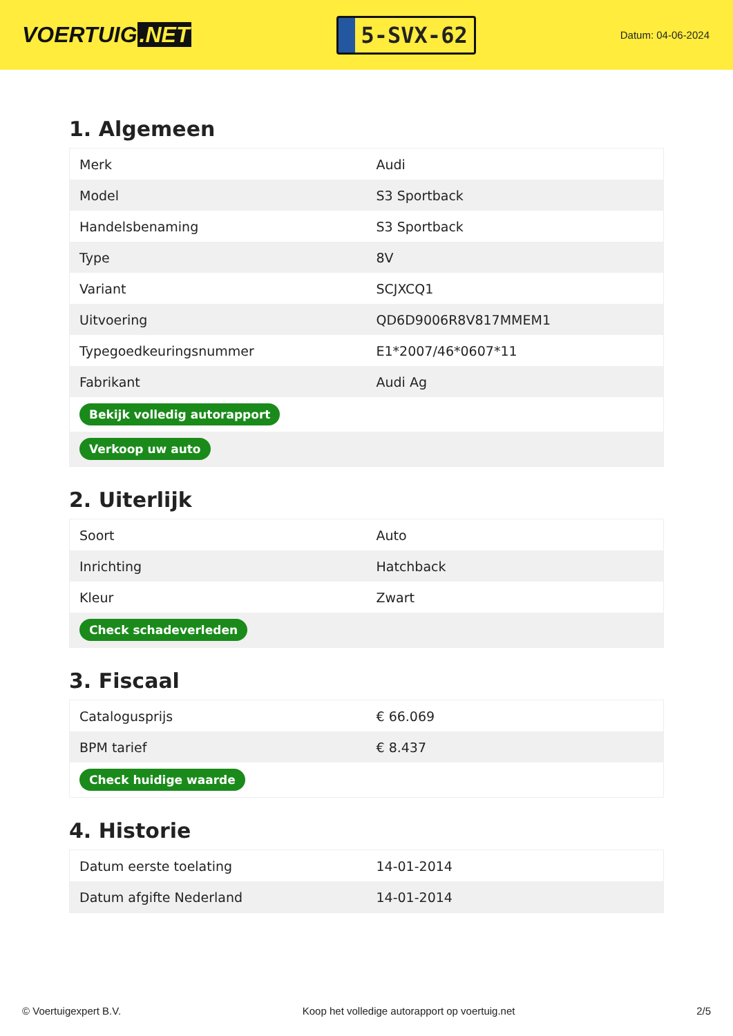VOERTUIG.NET
5-SVX-62
Datum: 04-06-2024
1. Algemeen
| Merk | Audi |
| Model | S3 Sportback |
| Handelsbenaming | S3 Sportback |
| Type | 8V |
| Variant | SCJXCQ1 |
| Uitvoering | QD6D9006R8V817MMEM1 |
| Typegoedkeuringsnummer | E1*2007/46*0607*11 |
| Fabrikant | Audi Ag |
| Bekijk volledig autorapport | |
| Verkoop uw auto | |
2. Uiterlijk
| Soort | Auto |
| Inrichting | Hatchback |
| Kleur | Zwart |
| Check schadeverleden | |
3. Fiscaal
| Catalogusprijs | € 66.069 |
| BPM tarief | € 8.437 |
| Check huidige waarde | |
4. Historie
| Datum eerste toelating | 14-01-2014 |
| Datum afgifte Nederland | 14-01-2014 |
© Voertuigexpert B.V. Koop het volledige autorapport op voertuig.net 2/5